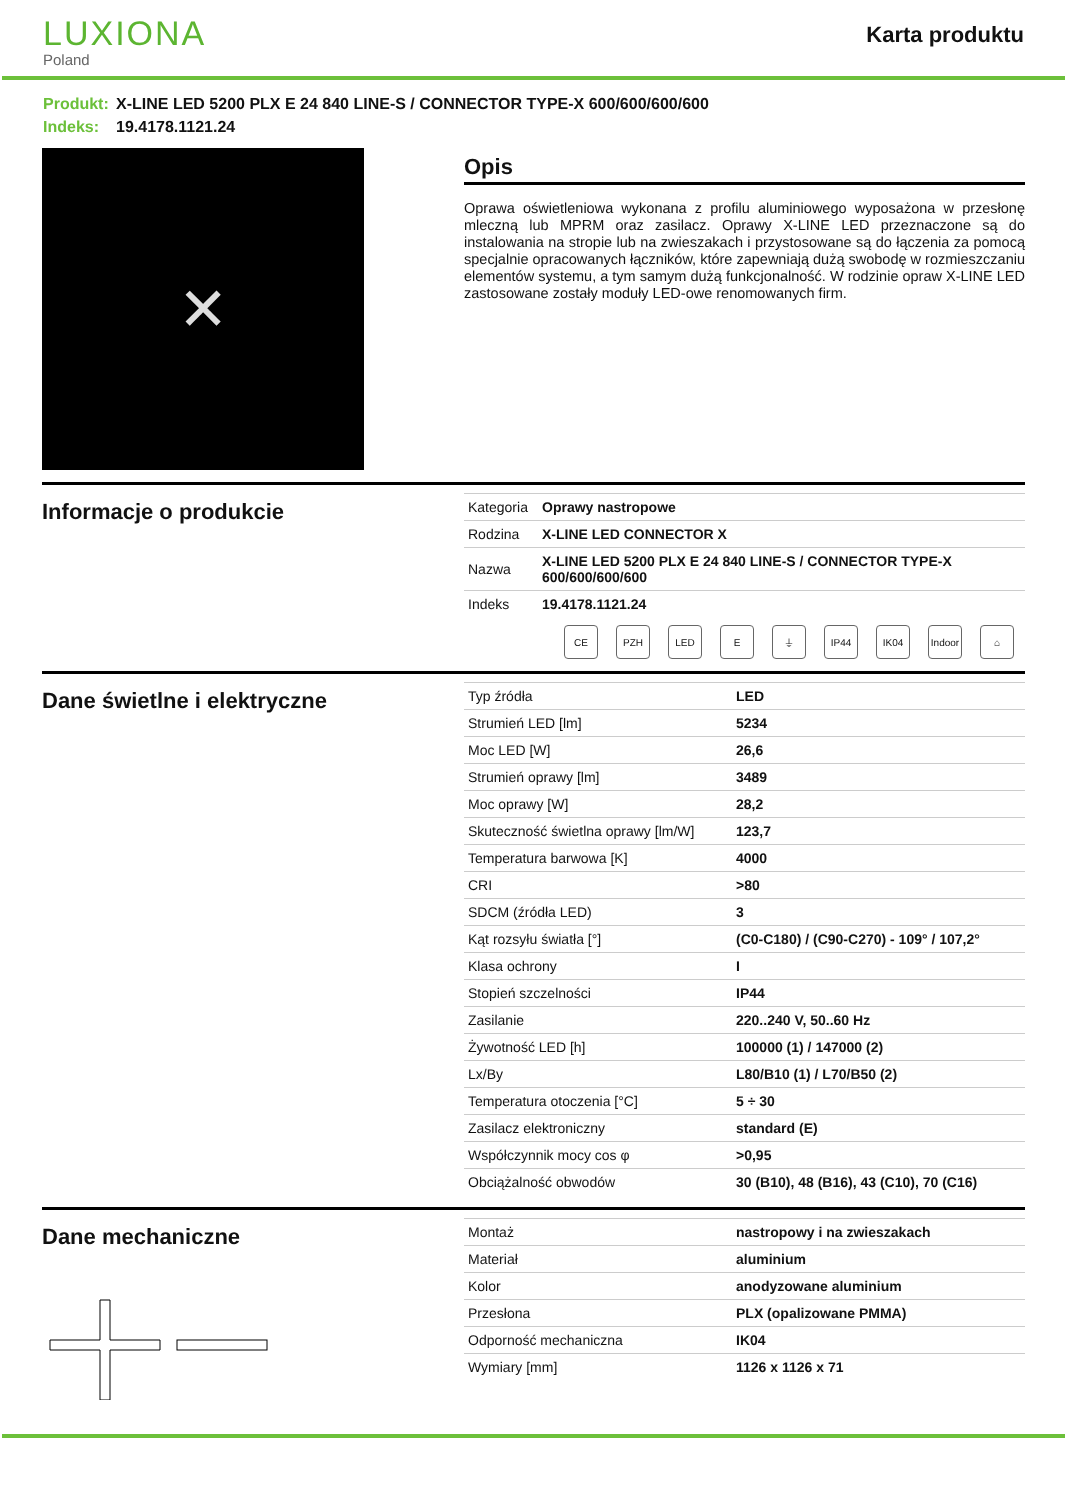LUXIONA
Poland
Karta produktu
Produkt: X-LINE LED 5200 PLX E 24 840 LINE-S / CONNECTOR TYPE-X 600/600/600/600
Indeks: 19.4178.1121.24
✕
Opis
Oprawa oświetleniowa wykonana z profilu aluminiowego wyposażona w przesłonę mleczną lub MPRM oraz zasilacz. Oprawy X-LINE LED przeznaczone są do instalowania na stropie lub na zwieszakach i przystosowane są do łączenia za pomocą specjalnie opracowanych łączników, które zapewniają dużą swobodę w rozmieszczaniu elementów systemu, a tym samym dużą funkcjonalność. W rodzinie opraw X-LINE LED zastosowane zostały moduły LED-owe renomowanych firm.
Informacje o produkcie
| Kategoria | Oprawy nastropowe |
| Rodzina | X-LINE LED CONNECTOR X |
| Nazwa | X-LINE LED 5200 PLX E 24 840 LINE-S / CONNECTOR TYPE-X 600/600/600/600 |
| Indeks | 19.4178.1121.24 |
CE PZH LED E ⏚ IP44 IK04 Indoor
⌂
Dane świetlne i elektryczne
| Typ źródła | LED |
| Strumień LED [lm] | 5234 |
| Moc LED [W] | 26,6 |
| Strumień oprawy [lm] | 3489 |
| Moc oprawy [W] | 28,2 |
| Skuteczność świetlna oprawy [lm/W] | 123,7 |
| Temperatura barwowa [K] | 4000 |
| CRI | >80 |
| SDCM (źródła LED) | 3 |
| Kąt rozsyłu światła [°] | (C0-C180) / (C90-C270) - 109° / 107,2° |
| Klasa ochrony | I |
| Stopień szczelności | IP44 |
| Zasilanie | 220..240 V, 50..60 Hz |
| Żywotność LED [h] | 100000 (1) / 147000 (2) |
| Lx/By | L80/B10 (1) / L70/B50 (2) |
| Temperatura otoczenia [°C] | 5 ÷ 30 |
| Zasilacz elektroniczny | standard (E) |
| Współczynnik mocy cos φ | >0,95 |
| Obciążalność obwodów | 30 (B10), 48 (B16), 43 (C10), 70 (C16) |
Dane mechaniczne
| Montaż | nastropowy i na zwieszakach |
| Materiał | aluminium |
| Kolor | anodyzowane aluminium |
| Przesłona | PLX (opalizowane PMMA) |
| Odporność mechaniczna | IK04 |
| Wymiary [mm] | 1126 x 1126 x 71 |